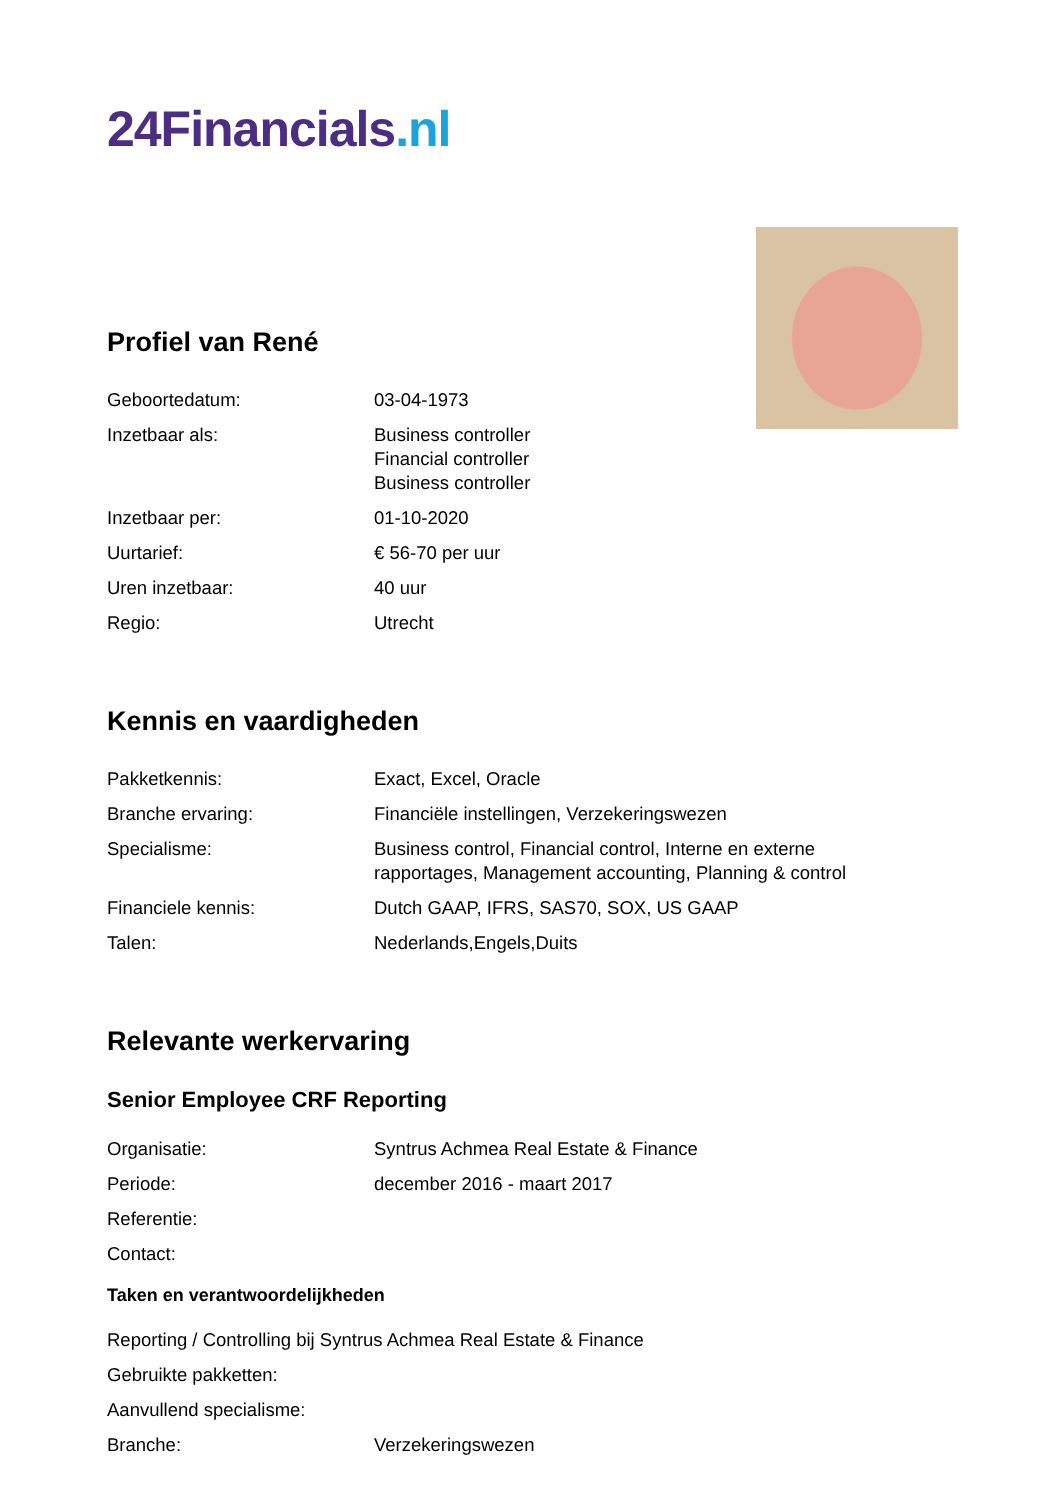24Financials.nl
Profiel van René
| Geboortedatum: | 03-04-1973 |
| Inzetbaar als: | Business controller Financial controller Business controller |
| Inzetbaar per: | 01-10-2020 |
| Uurtarief: | € 56-70 per uur |
| Uren inzetbaar: | 40 uur |
| Regio: | Utrecht |
Kennis en vaardigheden
| Pakketkennis: | Exact, Excel, Oracle |
| Branche ervaring: | Financiële instellingen, Verzekeringswezen |
| Specialisme: | Business control, Financial control, Interne en externe rapportages, Management accounting, Planning & control |
| Financiele kennis: | Dutch GAAP, IFRS, SAS70, SOX, US GAAP |
| Talen: | Nederlands,Engels,Duits |
Relevante werkervaring
Senior Employee CRF Reporting
| Organisatie: | Syntrus Achmea Real Estate & Finance |
| Periode: | december 2016 - maart 2017 |
| Referentie: | |
| Contact: | |
Taken en verantwoordelijkheden
Reporting / Controlling bij Syntrus Achmea Real Estate & Finance
Gebruikte pakketten:
Aanvullend specialisme:
| Branche: | Verzekeringswezen |